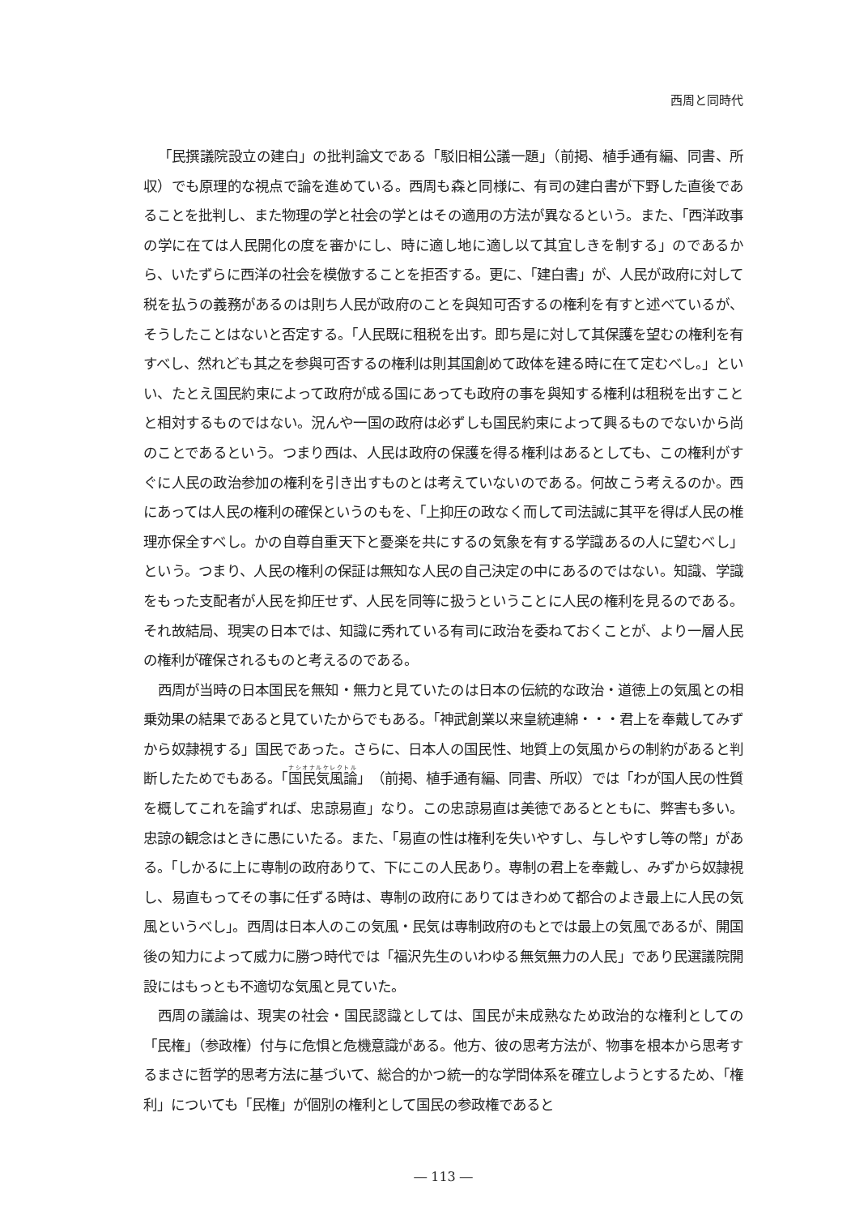西周と同時代
「民撰議院設立の建白」の批判論文である「駁旧相公議一題」（前掲、植手通有編、同書、所収）でも原理的な視点で論を進めている。西周も森と同様に、有司の建白書が下野した直後であることを批判し、また物理の学と社会の学とはその適用の方法が異なるという。また、「西洋政事の学に在ては人民開化の度を審かにし、時に適し地に適し以て其宜しきを制する」のであるから、いたずらに西洋の社会を模倣することを拒否する。更に、「建白書」が、人民が政府に対して税を払うの義務があるのは則ち人民が政府のことを與知可否するの権利を有すと述べているが、そうしたことはないと否定する。「人民既に租税を出す。即ち是に対して其保護を望むの権利を有すべし、然れども其之を参與可否するの権利は則其国創めて政体を建る時に在て定むべし。」といい、たとえ国民約束によって政府が成る国にあっても政府の事を與知する権利は租税を出すことと相対するものではない。況んや一国の政府は必ずしも国民約束によって興るものでないから尚のことであるという。つまり西は、人民は政府の保護を得る権利はあるとしても、この権利がすぐに人民の政治参加の権利を引き出すものとは考えていないのである。何故こう考えるのか。西にあっては人民の権利の確保というのもを、「上抑圧の政なく而して司法誠に其平を得ば人民の椎理亦保全すべし。かの自尊自重天下と憂楽を共にするの気象を有する学識あるの人に望むべし」という。つまり、人民の権利の保証は無知な人民の自己決定の中にあるのではない。知識、学識をもった支配者が人民を抑圧せず、人民を同等に扱うということに人民の権利を見るのである。それ故結局、現実の日本では、知識に秀れている有司に政治を委ねておくことが、より一層人民の権利が確保されるものと考えるのである。
西周が当時の日本国民を無知・無力と見ていたのは日本の伝統的な政治・道徳上の気風との相乗効果の結果であると見ていたからでもある。「神武創業以来皇統連綿・・・君上を奉戴してみずから奴隷視する」国民であった。さらに、日本人の国民性、地質上の気風からの制約があると判断したためでもある。「国民気風論」（前掲、植手通有編、同書、所収）では「わが国人民の性質を概してこれを論ずれば、忠諒易直」なり。この忠諒易直は美徳であるとともに、弊害も多い。忠諒の観念はときに愚にいたる。また、「易直の性は権利を失いやすし、与しやすし等の幣」がある。「しかるに上に専制の政府ありて、下にこの人民あり。専制の君上を奉戴し、みずから奴隷視し、易直もってその事に任ずる時は、専制の政府にありてはきわめて都合のよき最上に人民の気風というべし」。西周は日本人のこの気風・民気は専制政府のもとでは最上の気風であるが、開国後の知力によって威力に勝つ時代では「福沢先生のいわゆる無気無力の人民」であり民選議院開設にはもっとも不適切な気風と見ていた。
西周の議論は、現実の社会・国民認識としては、国民が未成熟なため政治的な権利としての「民権」（参政権）付与に危惧と危機意識がある。他方、彼の思考方法が、物事を根本から思考するまさに哲学的思考方法に基づいて、総合的かつ統一的な学問体系を確立しようとするため、「権利」についても「民権」が個別の権利として国民の参政権であると
― 113 ―